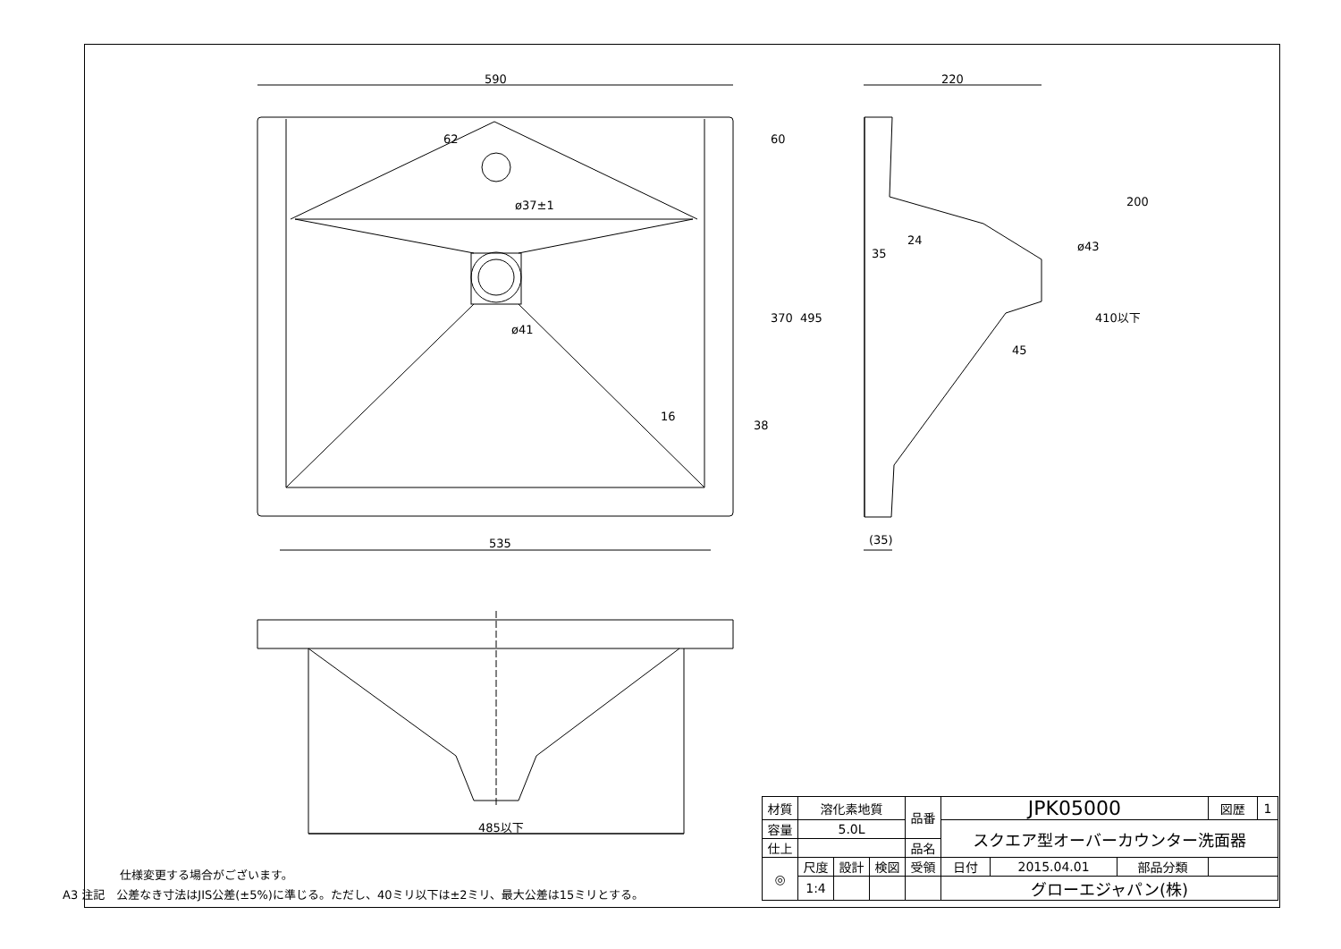590
535
220
ø37±1
ø41
16
24
35
45
(35)
485以下
62
60
370
495
38
200
ø43
410以下
| 材質 | 溶化素地質 | | | 品番 | JPK05000 | | | 図歴 | 1 |
| 容量 | 5.0L | | | | スクエア型オーバーカウンター洗面器 | | | | |
| 仕上 | | | | 品名 | | | | | |
| ◎ | 尺度 | 設計 | 検図 | 受領 | 日付 | 2015.04.01 | 部品分類 | | |
| | 1:4 | | | | グローエジャパン(株) | | | | |
仕様変更する場合がございます。
A3 注記　公差なき寸法はJIS公差(±5%)に準じる。ただし、40ミリ以下は±2ミリ、最大公差は15ミリとする。